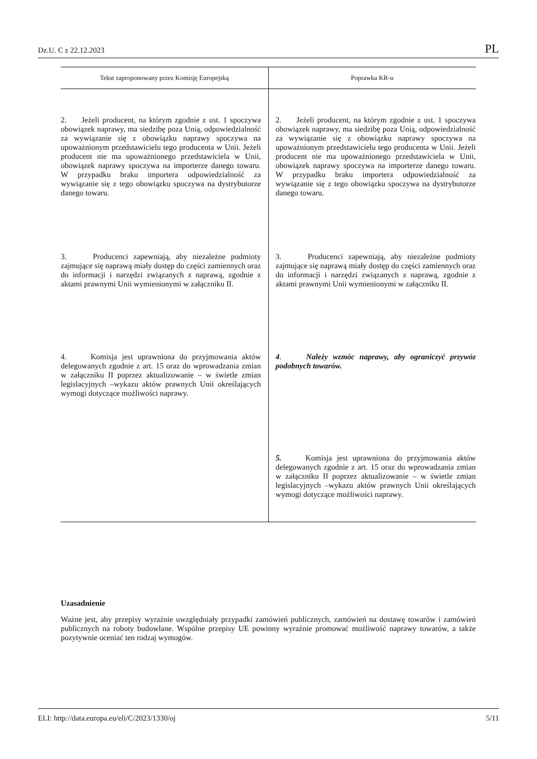Dz.U. C z 22.12.2023 PL
| Tekst zaproponowany przez Komisję Europejską | Poprawka KR-u |
| --- | --- |
| 2. Jeżeli producent, na którym zgodnie z ust. 1 spoczywa obowiązek naprawy, ma siedzibę poza Unią, odpowiedzialność za wywiązanie się z obowiązku naprawy spoczywa na upoważnionym przedstawicielu tego producenta w Unii. Jeżeli producent nie ma upoważnionego przedstawiciela w Unii, obowiązek naprawy spoczywa na importerze danego towaru. W przypadku braku importera odpowiedzialność za wywiązanie się z tego obowiązku spoczywa na dystrybutorze danego towaru. | 2. Jeżeli producent, na którym zgodnie z ust. 1 spoczywa obowiązek naprawy, ma siedzibę poza Unią, odpowiedzialność za wywiązanie się z obowiązku naprawy spoczywa na upoważnionym przedstawicielu tego producenta w Unii. Jeżeli producent nie ma upoważnionego przedstawiciela w Unii, obowiązek naprawy spoczywa na importerze danego towaru. W przypadku braku importera odpowiedzialność za wywiązanie się z tego obowiązku spoczywa na dystrybutorze danego towaru. |
| 3. Producenci zapewniają, aby niezależne podmioty zajmujące się naprawą miały dostęp do części zamiennych oraz do informacji i narzędzi związanych z naprawą, zgodnie z aktami prawnymi Unii wymienionymi w załączniku II. | 3. Producenci zapewniają, aby niezależne podmioty zajmujące się naprawą miały dostęp do części zamiennych oraz do informacji i narzędzi związanych z naprawą, zgodnie z aktami prawnymi Unii wymienionymi w załączniku II. |
| 4. Komisja jest uprawniona do przyjmowania aktów delegowanych zgodnie z art. 15 oraz do wprowadzania zmian w załączniku II poprzez aktualizowanie – w świetle zmian legislacyjnych –wykazu aktów prawnych Unii określających wymogi dotyczące możliwości naprawy. | 4 . Należy wzmóc naprawy, aby ograniczyć przywóz podobnych towarów. |
| | 5. Komisja jest uprawniona do przyjmowania aktów delegowanych zgodnie z art. 15 oraz do wprowadzania zmian w załączniku II poprzez aktualizowanie – w świetle zmian legislacyjnych –wykazu aktów prawnych Unii określających wymogi dotyczące możliwości naprawy. |
Uzasadnienie
Ważne jest, aby przepisy wyraźnie uwzględniały przypadki zamówień publicznych, zamówień na dostawę towarów i zamówień publicznych na roboty budowlane. Wspólne przepisy UE powinny wyraźnie promować możliwość naprawy towarów, a także pozytywnie oceniać ten rodzaj wymogów.
ELI: http://data.europa.eu/eli/C/2023/1330/oj 5/11